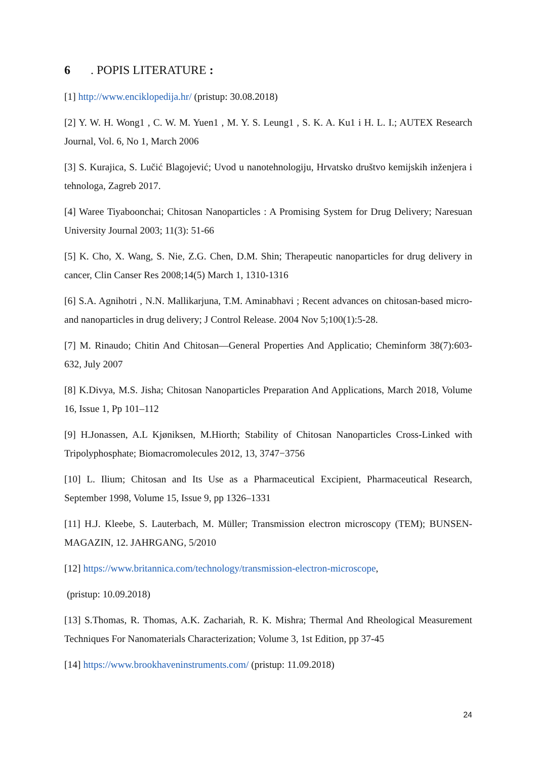6. POPIS LITERATURE :
[1] http://www.enciklopedija.hr/ (pristup: 30.08.2018)
[2] Y. W. H. Wong1 , C. W. M. Yuen1 , M. Y. S. Leung1 , S. K. A. Ku1 i H. L. I.; AUTEX Research Journal, Vol. 6, No 1, March 2006
[3] S. Kurajica, S. Lučić Blagojević; Uvod u nanotehnologiju, Hrvatsko društvo kemijskih inženjera i tehnologa, Zagreb 2017.
[4] Waree Tiyaboonchai; Chitosan Nanoparticles : A Promising System for Drug Delivery; Naresuan University Journal 2003; 11(3): 51-66
[5] K. Cho, X. Wang, S. Nie, Z.G. Chen, D.M. Shin; Therapeutic nanoparticles for drug delivery in cancer, Clin Canser Res 2008;14(5) March 1, 1310-1316
[6] S.A. Agnihotri , N.N. Mallikarjuna, T.M. Aminabhavi ; Recent advances on chitosan-based micro- and nanoparticles in drug delivery; J Control Release. 2004 Nov 5;100(1):5-28.
[7] M. Rinaudo; Chitin And Chitosan—General Properties And Applicatio; Cheminform 38(7):603-632, July 2007
[8] K.Divya, M.S. Jisha; Chitosan Nanoparticles Preparation And Applications, March 2018, Volume 16, Issue 1, Pp 101–112
[9] H.Jonassen, A.L Kjøniksen, M.Hiorth; Stability of Chitosan Nanoparticles Cross-Linked with Tripolyphosphate; Biomacromolecules 2012, 13, 3747−3756
[10] L. Ilium; Chitosan and Its Use as a Pharmaceutical Excipient, Pharmaceutical Research, September 1998, Volume 15, Issue 9, pp 1326–1331
[11] H.J. Kleebe, S. Lauterbach, M. Müller; Transmission electron microscopy (TEM); BUNSEN-MAGAZIN, 12. JAHRGANG, 5/2010
[12] https://www.britannica.com/technology/transmission-electron-microscope,
(pristup: 10.09.2018)
[13] S.Thomas, R. Thomas, A.K. Zachariah, R. K. Mishra; Thermal And Rheological Measurement Techniques For Nanomaterials Characterization; Volume 3, 1st Edition, pp 37-45
[14] https://www.brookhaveninstruments.com/ (pristup: 11.09.2018)
24